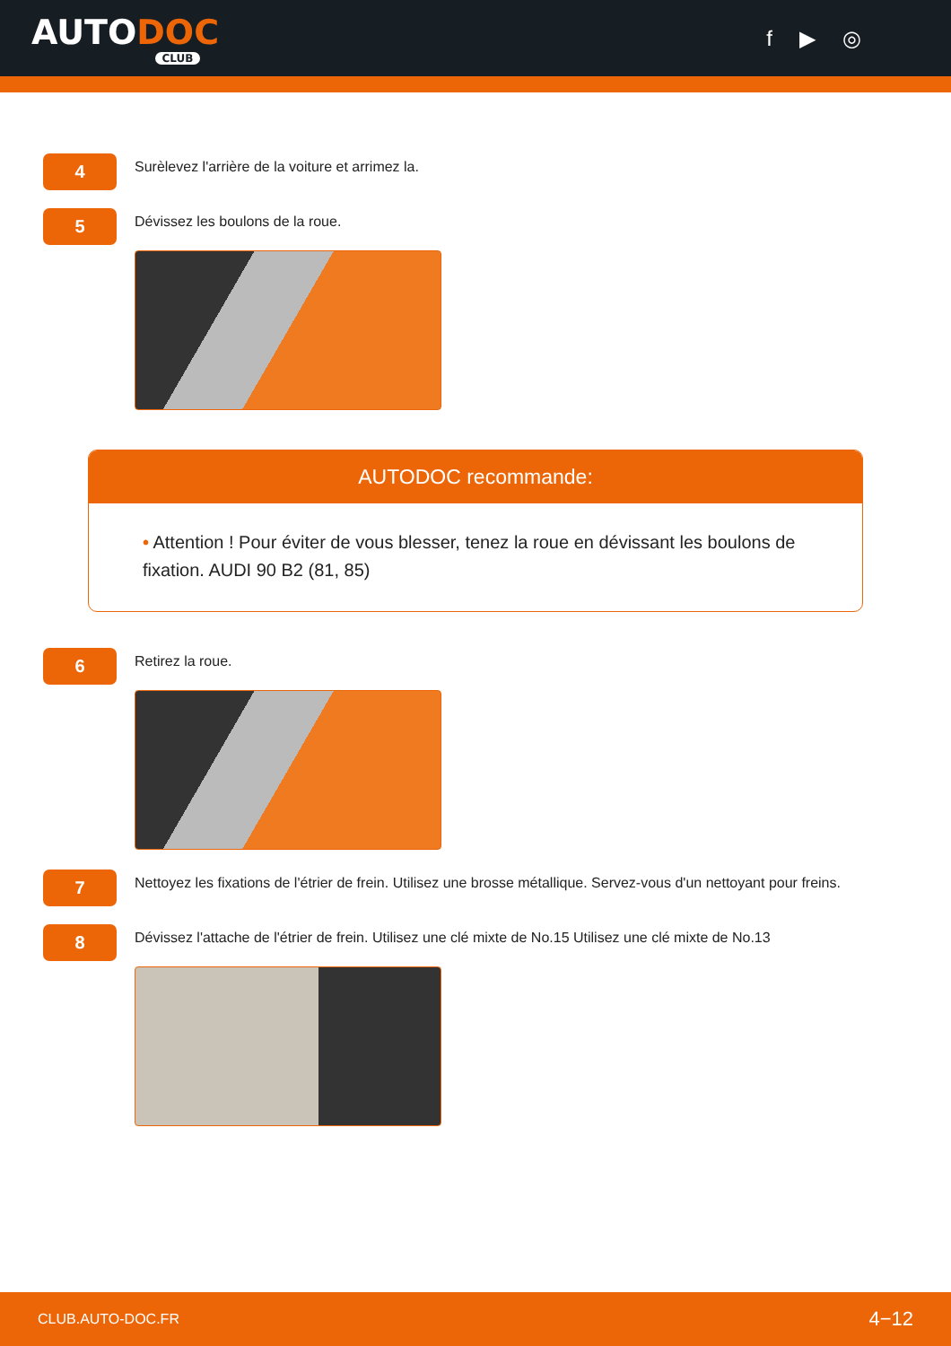AUTODOC
CLUB
f ▶ ◎
4
Surèlevez l'arrière de la voiture et arrimez la.
5
Dévissez les boulons de la roue.
AUTODOC recommande:
• Attention ! Pour éviter de vous blesser, tenez la roue en dévissant les boulons de fixation. AUDI 90 B2 (81, 85)
6
Retirez la roue.
7
Nettoyez les fixations de l'étrier de frein. Utilisez une brosse métallique. Servez-vous d'un nettoyant pour freins.
8
Dévissez l'attache de l'étrier de frein. Utilisez une clé mixte de No.15 Utilisez une clé mixte de No.13
CLUB.AUTO-DOC.FR 4−12